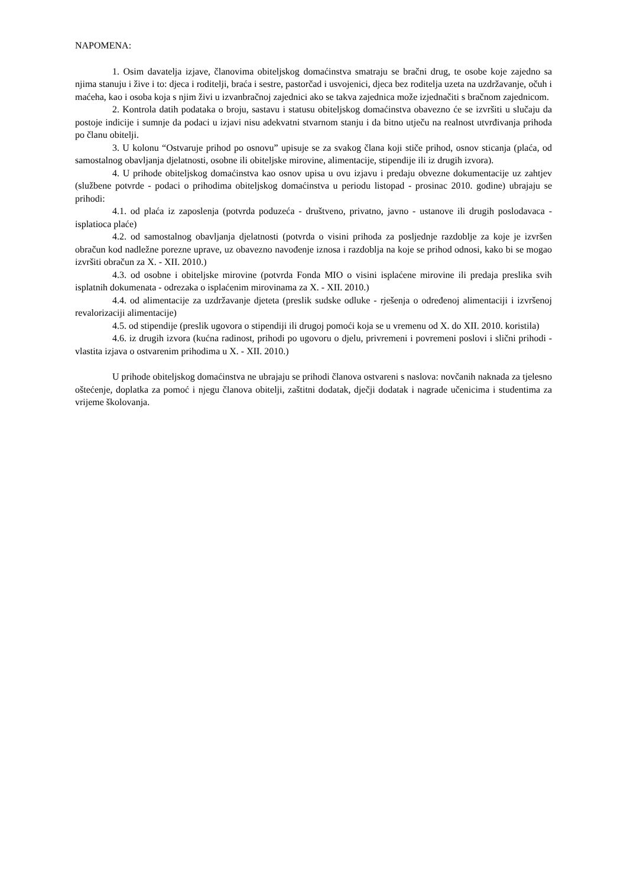NAPOMENA:
1. Osim davatelja izjave, članovima obiteljskog domaćinstva smatraju se bračni drug, te osobe koje zajedno sa njima stanuju i žive i to: djeca i roditelji, braća i sestre, pastorčad i usvojenici, djeca bez roditelja uzeta na uzdržavanje, očuh i maćeha, kao i osoba koja s njim živi u izvanbračnoj zajednici ako se takva zajednica može izjednačiti s bračnom zajednicom.
2. Kontrola datih podataka o broju, sastavu i statusu obiteljskog domaćinstva obavezno će se izvršiti u slučaju da postoje indicije i sumnje da podaci u izjavi nisu adekvatni stvarnom stanju i da bitno utječu na realnost utvrđivanja prihoda po članu obitelji.
3. U kolonu “Ostvaruje prihod po osnovu” upisuje se za svakog člana koji stiče prihod, osnov sticanja (plaća, od samostalnog obavljanja djelatnosti, osobne ili obiteljske mirovine, alimentacije, stipendije ili iz drugih izvora).
4. U prihode obiteljskog domaćinstva kao osnov upisa u ovu izjavu i predaju obvezne dokumentacije uz zahtjev (službene potvrde - podaci o prihodima obiteljskog domaćinstva u periodu listopad - prosinac 2010. godine) ubrajaju se prihodi:
4.1. od plaća iz zaposlenja (potvrda poduzeća - društveno, privatno, javno - ustanove ili drugih poslodavaca - isplatioca plaće)
4.2. od samostalnog obavljanja djelatnosti (potvrda o visini prihoda za posljednje razdoblje za koje je izvršen obračun kod nadležne porezne uprave, uz obavezno navođenje iznosa i razdoblja na koje se prihod odnosi, kako bi se mogao izvršiti obračun za X. - XII. 2010.)
4.3. od osobne i obiteljske mirovine (potvrda Fonda MIO o visini isplaćene mirovine ili predaja preslika svih isplatnih dokumenata - odrezaka o isplaćenim mirovinama za X. - XII. 2010.)
4.4. od alimentacije za uzdržavanje djeteta (preslik sudske odluke - rješenja o određenoj alimentaciji i izvršenoj revalorizaciji alimentacije)
4.5. od stipendije (preslik ugovora o stipendiji ili drugoj pomoći koja se u vremenu od X. do XII. 2010. koristila)
4.6. iz drugih izvora (kućna radinost, prihodi po ugovoru o djelu, privremeni i povremeni poslovi i slični prihodi - vlastita izjava o ostvarenim prihodima u X. - XII. 2010.)
U prihode obiteljskog domaćinstva ne ubrajaju se prihodi članova ostvareni s naslova: novčanih naknada za tjelesno oštećenje, doplatka za pomoć i njegu članova obitelji, zaštitni dodatak, dječji dodatak i nagrade učenicima i studentima za vrijeme školovanja.